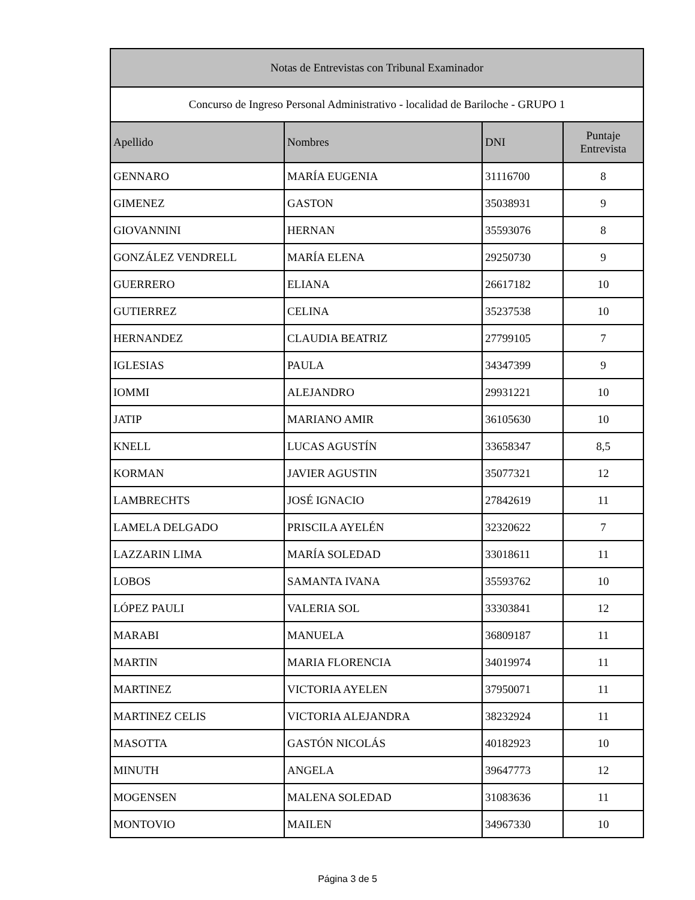| Notas de Entrevistas con Tribunal Examinador | | | |
| --- | --- | --- | --- |
| Concurso de Ingreso Personal Administrativo - localidad de Bariloche - GRUPO 1 | | | |
| Apellido | Nombres | DNI | Puntaje Entrevista |
| GENNARO | MARÍA EUGENIA | 31116700 | 8 |
| GIMENEZ | GASTON | 35038931 | 9 |
| GIOVANNINI | HERNAN | 35593076 | 8 |
| GONZÁLEZ VENDRELL | MARÍA ELENA | 29250730 | 9 |
| GUERRERO | ELIANA | 26617182 | 10 |
| GUTIERREZ | CELINA | 35237538 | 10 |
| HERNANDEZ | CLAUDIA BEATRIZ | 27799105 | 7 |
| IGLESIAS | PAULA | 34347399 | 9 |
| IOMMI | ALEJANDRO | 29931221 | 10 |
| JATIP | MARIANO AMIR | 36105630 | 10 |
| KNELL | LUCAS AGUSTÍN | 33658347 | 8,5 |
| KORMAN | JAVIER AGUSTIN | 35077321 | 12 |
| LAMBRECHTS | JOSÉ IGNACIO | 27842619 | 11 |
| LAMELA DELGADO | PRISCILA AYELÉN | 32320622 | 7 |
| LAZZARIN LIMA | MARÍA SOLEDAD | 33018611 | 11 |
| LOBOS | SAMANTA IVANA | 35593762 | 10 |
| LÓPEZ PAULI | VALERIA SOL | 33303841 | 12 |
| MARABI | MANUELA | 36809187 | 11 |
| MARTIN | MARIA FLORENCIA | 34019974 | 11 |
| MARTINEZ | VICTORIA AYELEN | 37950071 | 11 |
| MARTINEZ CELIS | VICTORIA ALEJANDRA | 38232924 | 11 |
| MASOTTA | GASTÓN NICOLÁS | 40182923 | 10 |
| MINUTH | ANGELA | 39647773 | 12 |
| MOGENSEN | MALENA SOLEDAD | 31083636 | 11 |
| MONTOVIO | MAILEN | 34967330 | 10 |
Página 3 de 5